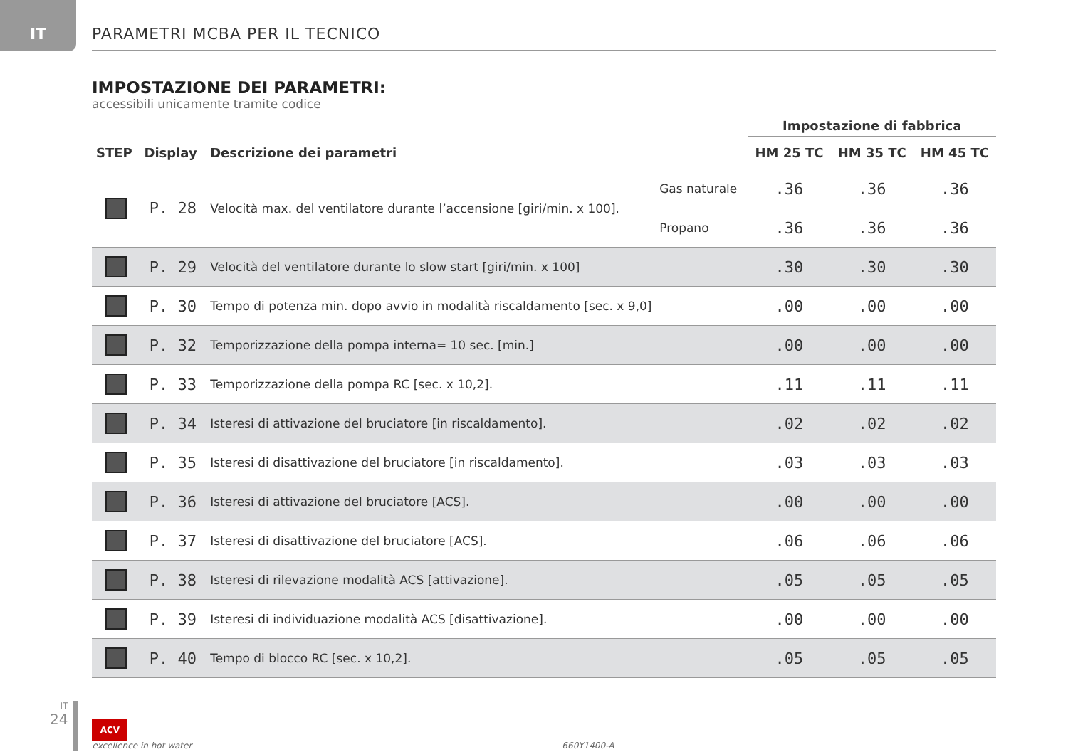IT
PARAMETRI MCBA PER IL TECNICO
IMPOSTAZIONE DEI PARAMETRI:
accessibili unicamente tramite codice
| | | | | Impostazione di fabbrica | | |
| --- | --- | --- | --- | --- | --- | --- |
| STEP | Display | Descrizione dei parametri | | HM 25 TC | HM 35 TC | HM 45 TC |
| | P. 28 | Velocità max. del ventilatore durante l’accensione [giri/min. x 100]. | Gas naturale | .36 | .36 | .36 |
| | | | Propano | .36 | .36 | .36 |
| | P. 29 | Velocità del ventilatore durante lo slow start [giri/min. x 100] | | .30 | .30 | .30 |
| | P. 30 | Tempo di potenza min. dopo avvio in modalità riscaldamento [sec. x 9,0] | | .00 | .00 | .00 |
| | P. 32 | Temporizzazione della pompa interna= 10 sec. [min.] | | .00 | .00 | .00 |
| | P. 33 | Temporizzazione della pompa RC [sec. x 10,2]. | | .11 | .11 | .11 |
| | P. 34 | Isteresi di attivazione del bruciatore [in riscaldamento]. | | .02 | .02 | .02 |
| | P. 35 | Isteresi di disattivazione del bruciatore [in riscaldamento]. | | .03 | .03 | .03 |
| | P. 36 | Isteresi di attivazione del bruciatore [ACS]. | | .00 | .00 | .00 |
| | P. 37 | Isteresi di disattivazione del bruciatore [ACS]. | | .06 | .06 | .06 |
| | P. 38 | Isteresi di rilevazione modalità ACS [attivazione]. | | .05 | .05 | .05 |
| | P. 39 | Isteresi di individuazione modalità ACS [disattivazione]. | | .00 | .00 | .00 |
| | P. 40 | Tempo di blocco RC [sec. x 10,2]. | | .05 | .05 | .05 |
IT
24
ACV
excellence in hot water
660Y1400-A